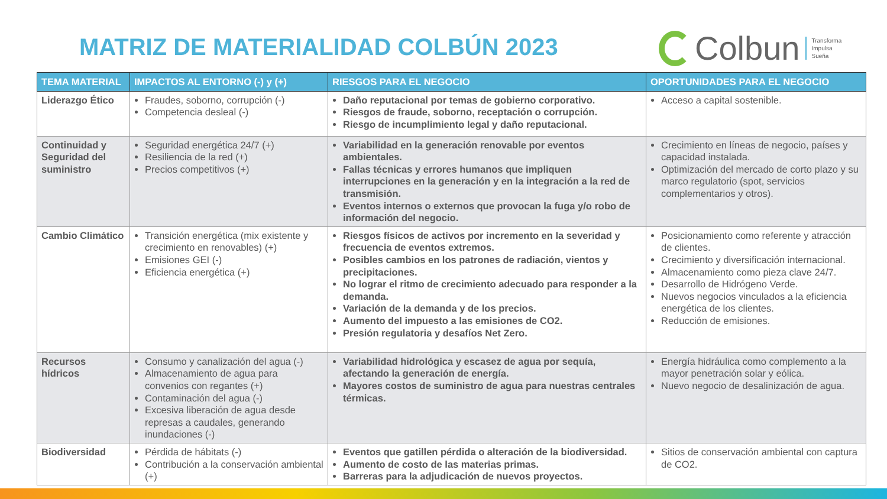MATRIZ DE MATERIALIDAD COLBÚN 2023
Colbun
Transforma
Impulsa
Sueña
| TEMA MATERIAL | IMPACTOS AL ENTORNO (-) y (+) | RIESGOS PARA EL NEGOCIO | OPORTUNIDADES PARA EL NEGOCIO |
| --- | --- | --- | --- |
| Liderazgo Ético | Fraudes, soborno, corrupción (-) Competencia desleal (-) | Daño reputacional por temas de gobierno corporativo. Riesgos de fraude, soborno, receptación o corrupción. Riesgo de incumplimiento legal y daño reputacional. | Acceso a capital sostenible. |
| Continuidad y Seguridad del suministro | Seguridad energética 24/7 (+) Resiliencia de la red (+) Precios competitivos (+) | Variabilidad en la generación renovable por eventos ambientales. Fallas técnicas y errores humanos que impliquen interrupciones en la generación y en la integración a la red de transmisión. Eventos internos o externos que provocan la fuga y/o robo de información del negocio. | Crecimiento en líneas de negocio, países y capacidad instalada. Optimización del mercado de corto plazo y su marco regulatorio (spot, servicios complementarios y otros). |
| Cambio Climático | Transición energética (mix existente y crecimiento en renovables) (+) Emisiones GEI (-) Eficiencia energética (+) | Riesgos físicos de activos por incremento en la severidad y frecuencia de eventos extremos. Posibles cambios en los patrones de radiación, vientos y precipitaciones. No lograr el ritmo de crecimiento adecuado para responder a la demanda. Variación de la demanda y de los precios. Aumento del impuesto a las emisiones de CO2. Presión regulatoria y desafíos Net Zero. | Posicionamiento como referente y atracción de clientes. Crecimiento y diversificación internacional. Almacenamiento como pieza clave 24/7. Desarrollo de Hidrógeno Verde. Nuevos negocios vinculados a la eficiencia energética de los clientes. Reducción de emisiones. |
| Recursos hídricos | Consumo y canalización del agua (-) Almacenamiento de agua para convenios con regantes (+) Contaminación del agua (-) Excesiva liberación de agua desde represas a caudales, generando inundaciones (-) | Variabilidad hidrológica y escasez de agua por sequía, afectando la generación de energía. Mayores costos de suministro de agua para nuestras centrales térmicas. | Energía hidráulica como complemento a la mayor penetración solar y eólica. Nuevo negocio de desalinización de agua. |
| Biodiversidad | Pérdida de hábitats (-) Contribución a la conservación ambiental (+) | Eventos que gatillen pérdida o alteración de la biodiversidad. Aumento de costo de las materias primas. Barreras para la adjudicación de nuevos proyectos. | Sitios de conservación ambiental con captura de CO2. |